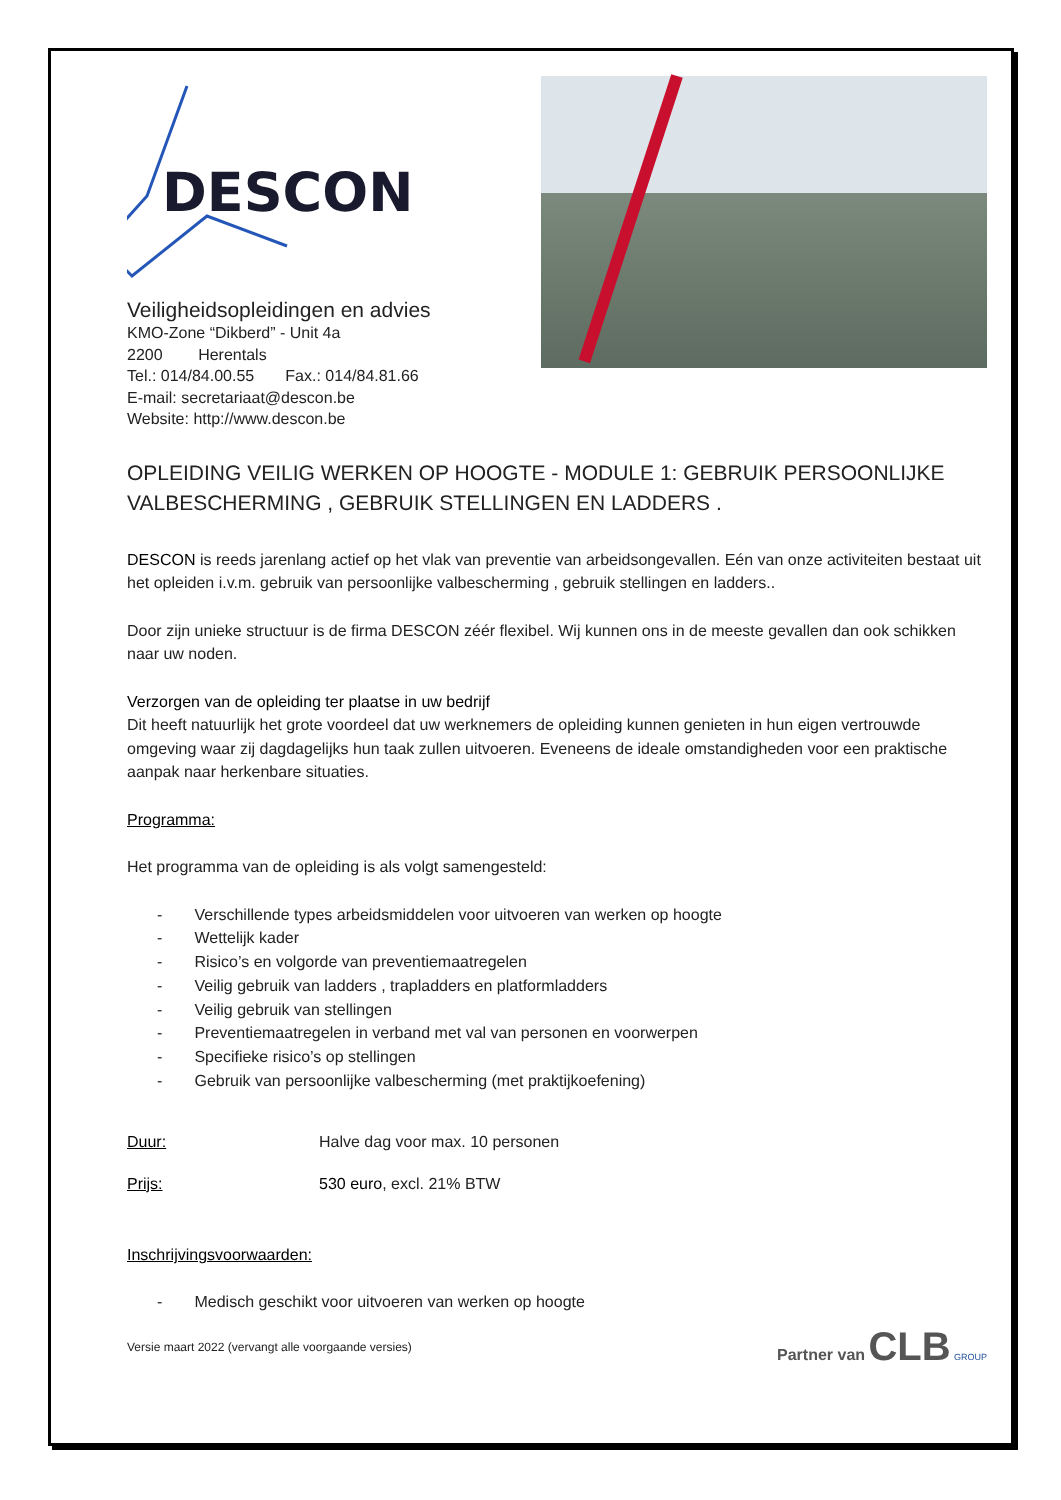DESCON
Veiligheidsopleidingen en advies
KMO-Zone “Dikberd” - Unit 4a
2200 Herentals
Tel.: 014/84.00.55 Fax.: 014/84.81.66
E-mail: secretariaat@descon.be
Website: http://www.descon.be
OPLEIDING VEILIG WERKEN OP HOOGTE - MODULE 1: GEBRUIK PERSOONLIJKE VALBESCHERMING , GEBRUIK STELLINGEN EN LADDERS .
DESCON is reeds jarenlang actief op het vlak van preventie van arbeidsongevallen. Eén van onze activiteiten bestaat uit het opleiden i.v.m. gebruik van persoonlijke valbescherming , gebruik stellingen en ladders..
Door zijn unieke structuur is de firma DESCON zéér flexibel. Wij kunnen ons in de meeste gevallen dan ook schikken naar uw noden.
Verzorgen van de opleiding ter plaatse in uw bedrijf
Dit heeft natuurlijk het grote voordeel dat uw werknemers de opleiding kunnen genieten in hun eigen vertrouwde omgeving waar zij dagdagelijks hun taak zullen uitvoeren. Eveneens de ideale omstandigheden voor een praktische aanpak naar herkenbare situaties.
Programma:
Het programma van de opleiding is als volgt samengesteld:
- Verschillende types arbeidsmiddelen voor uitvoeren van werken op hoogte
- Wettelijk kader
- Risico’s en volgorde van preventiemaatregelen
- Veilig gebruik van ladders , trapladders en platformladders
- Veilig gebruik van stellingen
- Preventiemaatregelen in verband met val van personen en voorwerpen
- Specifieke risico’s op stellingen
- Gebruik van persoonlijke valbescherming (met praktijkoefening)
Duur: Halve dag voor max. 10 personen
Prijs: 530 euro, excl. 21% BTW
Inschrijvingsvoorwaarden:
- Medisch geschikt voor uitvoeren van werken op hoogte
Versie maart 2022 (vervangt alle voorgaande versies)
Partner van CLB GROUP